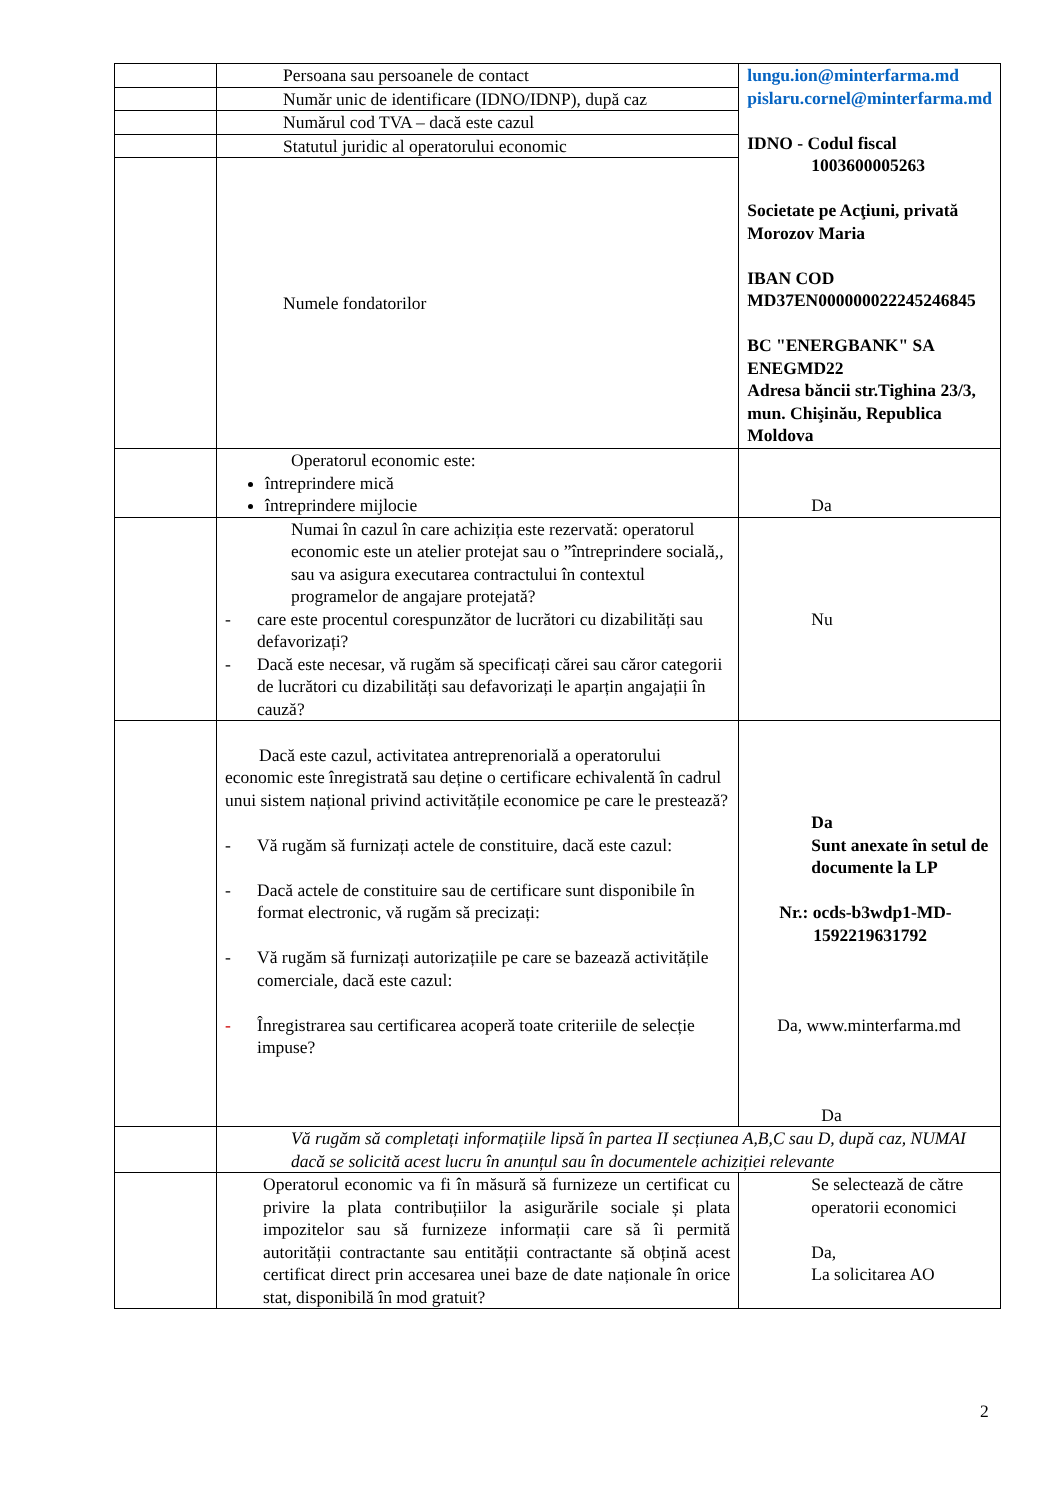| | Persoana sau persoanele de contact | lungu.ion@minterfarma.md pislaru.cornel@minterfarma.md IDNO - Codul fiscal 1003600005263 Societate pe Acţiuni, privată Morozov Maria IBAN COD MD37EN000000022245246845 BC "ENERGBANK" SA ENEGMD22 Adresa băncii str.Tighina 23/3, mun. Chişinău, Republica Moldova |
| | Număr unic de identificare (IDNO/IDNP), după caz | |
| | Numărul cod TVA – dacă este cazul | |
| | Statutul juridic al operatorului economic | |
| | Numele fondatorilor | |
| | Operatorul economic este: întreprindere mică întreprindere mijlocie | Da |
| | Numai în cazul în care achiziția este rezervată: operatorul economic este un atelier protejat sau o ”întreprindere socială,, sau va asigura executarea contractului în contextul programelor de angajare protejată? - care este procentul corespunzător de lucrători cu dizabilități sau defavorizați? - Dacă este necesar, vă rugăm să specificați cărei sau căror categorii de lucrători cu dizabilități sau defavorizați le aparțin angajații în cauză? | Nu |
| | Dacă este cazul, activitatea antreprenorială a operatorului economic este înregistrată sau deține o certificare echivalentă în cadrul unui sistem național privind activitățile economice pe care le prestează? - Vă rugăm să furnizați actele de constituire, dacă este cazul: - Dacă actele de constituire sau de certificare sunt disponibile în format electronic, vă rugăm să precizați: - Vă rugăm să furnizați autorizațiile pe care se bazează activitățile comerciale, dacă este cazul: - Înregistrarea sau certificarea acoperă toate criteriile de selecție impuse? | Da Sunt anexate în setul de documente la LP Nr.: ocds-b3wdp1-MD- 1592219631792 Da, www.minterfarma.md Da |
| | Vă rugăm să completați informațiile lipsă în partea II secțiunea A,B,C sau D, după caz, NUMAI dacă se solicită acest lucru în anunțul sau în documentele achiziției relevante | |
| | Operatorul economic va fi în măsură să furnizeze un certificat cu privire la plata contribuțiilor la asigurările sociale și plata impozitelor sau să furnizeze informații care să îi permită autorității contractante sau entității contractante să obțină acest certificat direct prin accesarea unei baze de date naționale în orice stat, disponibilă în mod gratuit? | Se selectează de către operatorii economici Da, La solicitarea AO |
2